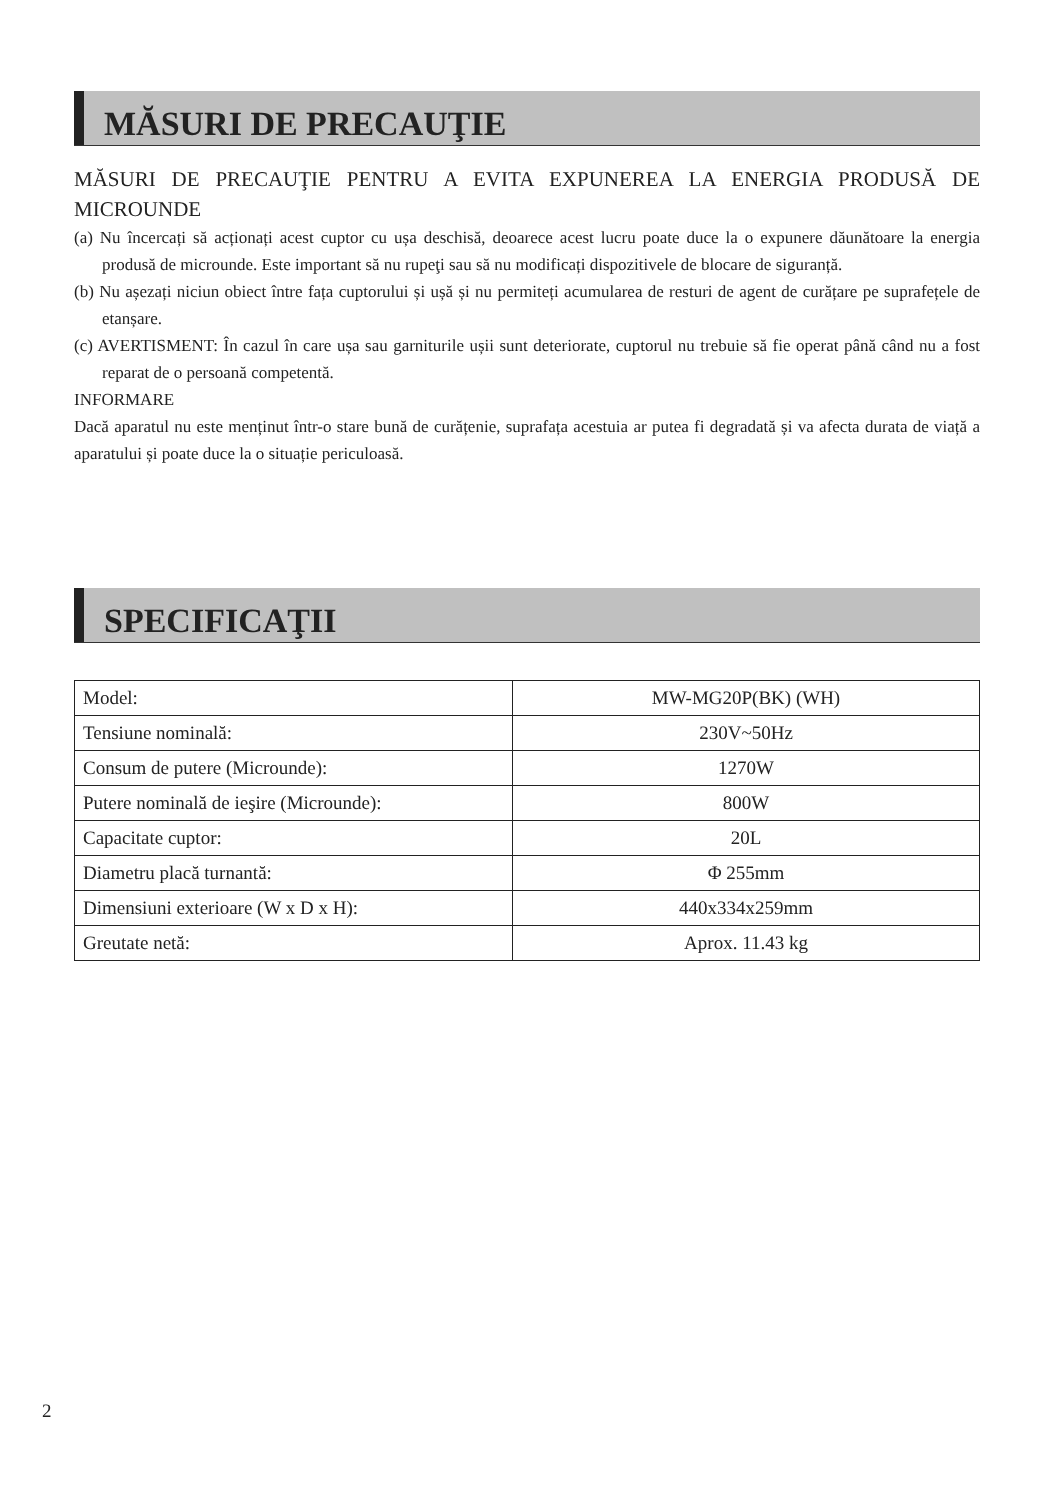MĂSURI DE PRECAUŢIE
MĂSURI DE PRECAUŢIE PENTRU A EVITA EXPUNEREA LA ENERGIA PRODUSĂ DE MICROUNDE
(a) Nu încercați să acționați acest cuptor cu ușa deschisă, deoarece acest lucru poate duce la o expunere dăunătoare la energia produsă de microunde. Este important să nu rupeţi sau să nu modificați dispozitivele de blocare de siguranță.
(b) Nu așezați niciun obiect între fața cuptorului și ușă și nu permiteți acumularea de resturi de agent de curățare pe suprafețele de etanșare.
(c) AVERTISMENT: În cazul în care ușa sau garniturile ușii sunt deteriorate, cuptorul nu trebuie să fie operat până când nu a fost reparat de o persoană competentă.
INFORMARE
Dacă aparatul nu este menținut într-o stare bună de curățenie, suprafața acestuia ar putea fi degradată și va afecta durata de viață a aparatului și poate duce la o situație periculoasă.
SPECIFICAŢII
| Model: | MW-MG20P(BK) (WH) |
| Tensiune nominală: | 230V~50Hz |
| Consum de putere (Microunde): | 1270W |
| Putere nominală de ieşire (Microunde): | 800W |
| Capacitate cuptor: | 20L |
| Diametru placă turnantă: | Φ 255mm |
| Dimensiuni exterioare (W x D x H): | 440x334x259mm |
| Greutate netă: | Aprox. 11.43 kg |
2